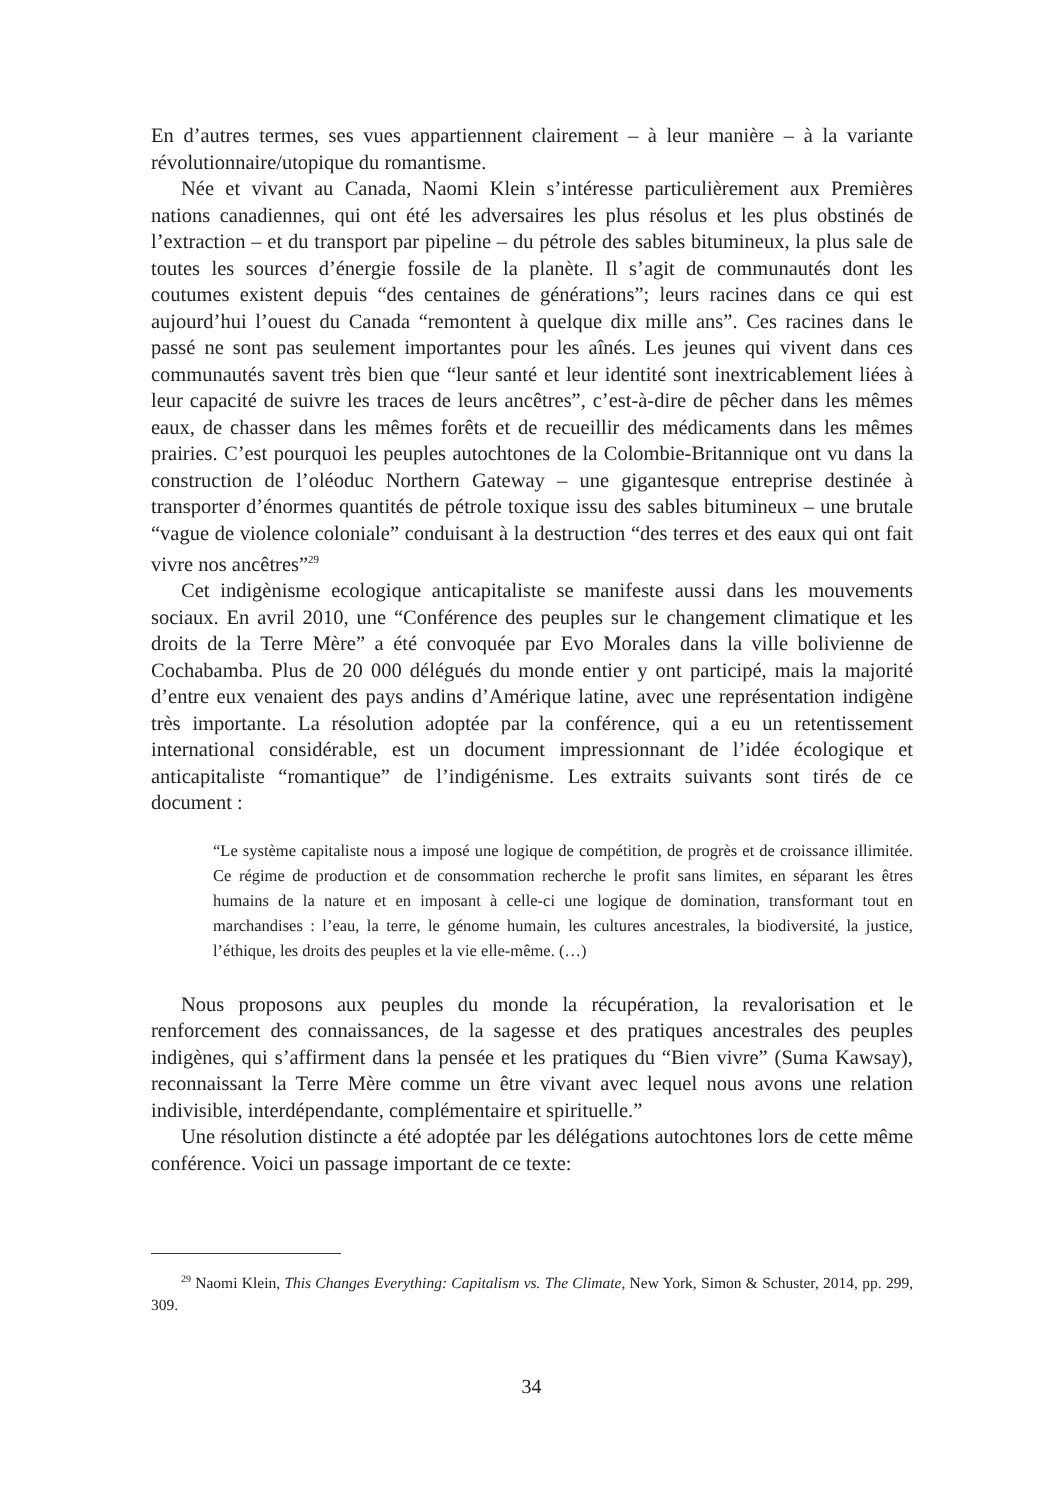En d’autres termes, ses vues appartiennent clairement – à leur manière – à la variante révolutionnaire/utopique du romantisme.
Née et vivant au Canada, Naomi Klein s’intéresse particulièrement aux Premières nations canadiennes, qui ont été les adversaires les plus résolus et les plus obstinés de l’extraction – et du transport par pipeline – du pétrole des sables bitumineux, la plus sale de toutes les sources d’énergie fossile de la planète. Il s’agit de communautés dont les coutumes existent depuis “des centaines de générations”; leurs racines dans ce qui est aujourd’hui l’ouest du Canada “remontent à quelque dix mille ans”. Ces racines dans le passé ne sont pas seulement importantes pour les aînés. Les jeunes qui vivent dans ces communautés savent très bien que “leur santé et leur identité sont inextricablement liées à leur capacité de suivre les traces de leurs ancêtres”, c’est-à-dire de pêcher dans les mêmes eaux, de chasser dans les mêmes forêts et de recueillir des médicaments dans les mêmes prairies. C’est pourquoi les peuples autochtones de la Colombie-Britannique ont vu dans la construction de l’oléoduc Northern Gateway – une gigantesque entreprise destinée à transporter d’énormes quantités de pétrole toxique issu des sables bitumineux – une brutale “vague de violence coloniale” conduisant à la destruction “des terres et des eaux qui ont fait vivre nos ancêtres”<sup>29</sup>
Cet indigènisme ecologique anticapitaliste se manifeste aussi dans les mouvements sociaux. En avril 2010, une “Conférence des peuples sur le changement climatique et les droits de la Terre Mère” a été convoquée par Evo Morales dans la ville bolivienne de Cochabamba. Plus de 20 000 délégués du monde entier y ont participé, mais la majorité d’entre eux venaient des pays andins d’Amérique latine, avec une représentation indigène très importante. La résolution adoptée par la conférence, qui a eu un retentissement international considérable, est un document impressionnant de l’idée écologique et anticapitaliste “romantique” de l’indigénisme. Les extraits suivants sont tirés de ce document :
“Le système capitaliste nous a imposé une logique de compétition, de progrès et de croissance illimitée. Ce régime de production et de consommation recherche le profit sans limites, en séparant les êtres humains de la nature et en imposant à celle-ci une logique de domination, transformant tout en marchandises : l’eau, la terre, le génome humain, les cultures ancestrales, la biodiversité, la justice, l’éthique, les droits des peuples et la vie elle-même. (…)
Nous proposons aux peuples du monde la récupération, la revalorisation et le renforcement des connaissances, de la sagesse et des pratiques ancestrales des peuples indigènes, qui s’affirment dans la pensée et les pratiques du “Bien vivre” (Suma Kawsay), reconnaissant la Terre Mère comme un être vivant avec lequel nous avons une relation indivisible, interdépendante, complémentaire et spirituelle.”
Une résolution distincte a été adoptée par les délégations autochtones lors de cette même conférence. Voici un passage important de ce texte:
<sup>29</sup> Naomi Klein, This Changes Everything: Capitalism vs. The Climate, New York, Simon & Schuster, 2014, pp. 299, 309.
34